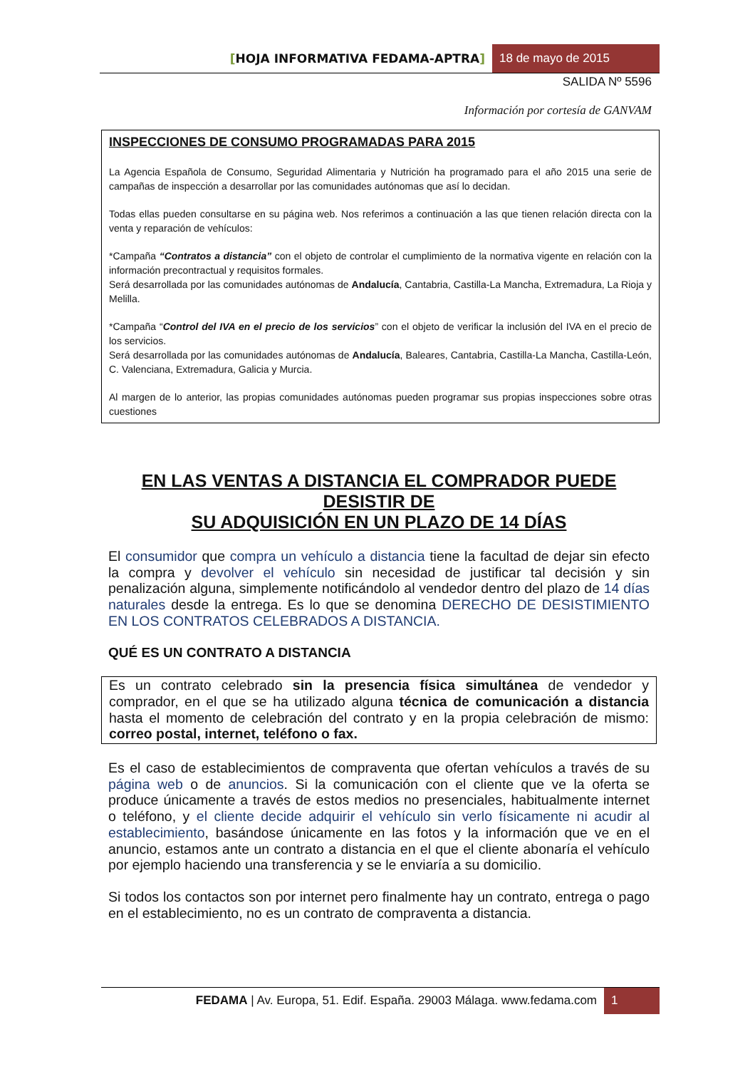[HOJA INFORMATIVA FEDAMA-APTRA]
18 de mayo de 2015
SALIDA Nº 5596
Información por cortesía de GANVAM
INSPECCIONES DE CONSUMO PROGRAMADAS PARA 2015
La Agencia Española de Consumo, Seguridad Alimentaria y Nutrición ha programado para el año 2015 una serie de campañas de inspección a desarrollar por las comunidades autónomas que así lo decidan.
Todas ellas pueden consultarse en su página web. Nos referimos a continuación a las que tienen relación directa con la venta y reparación de vehículos:
*Campaña “Contratos a distancia” con el objeto de controlar el cumplimiento de la normativa vigente en relación con la información precontractual y requisitos formales.
Será desarrollada por las comunidades autónomas de Andalucía, Cantabria, Castilla-La Mancha, Extremadura, La Rioja y Melilla.
*Campaña “Control del IVA en el precio de los servicios” con el objeto de verificar la inclusión del IVA en el precio de los servicios.
Será desarrollada por las comunidades autónomas de Andalucía, Baleares, Cantabria, Castilla-La Mancha, Castilla-León, C. Valenciana, Extremadura, Galicia y Murcia.
Al margen de lo anterior, las propias comunidades autónomas pueden programar sus propias inspecciones sobre otras cuestiones
EN LAS VENTAS A DISTANCIA EL COMPRADOR PUEDE DESISTIR DE
SU ADQUISICIÓN EN UN PLAZO DE 14 DÍAS
El consumidor que compra un vehículo a distancia tiene la facultad de dejar sin efecto la compra y devolver el vehículo sin necesidad de justificar tal decisión y sin penalización alguna, simplemente notificándolo al vendedor dentro del plazo de 14 días naturales desde la entrega. Es lo que se denomina DERECHO DE DESISTIMIENTO EN LOS CONTRATOS CELEBRADOS A DISTANCIA.
QUÉ ES UN CONTRATO A DISTANCIA
Es un contrato celebrado sin la presencia física simultánea de vendedor y comprador, en el que se ha utilizado alguna técnica de comunicación a distancia hasta el momento de celebración del contrato y en la propia celebración de mismo: correo postal, internet, teléfono o fax.
Es el caso de establecimientos de compraventa que ofertan vehículos a través de su página web o de anuncios. Si la comunicación con el cliente que ve la oferta se produce únicamente a través de estos medios no presenciales, habitualmente internet o teléfono, y el cliente decide adquirir el vehículo sin verlo físicamente ni acudir al establecimiento, basándose únicamente en las fotos y la información que ve en el anuncio, estamos ante un contrato a distancia en el que el cliente abonaría el vehículo por ejemplo haciendo una transferencia y se le enviaría a su domicilio.
Si todos los contactos son por internet pero finalmente hay un contrato, entrega o pago en el establecimiento, no es un contrato de compraventa a distancia.
FEDAMA | Av. Europa, 51. Edif. España. 29003 Málaga. www.fedama.com
1